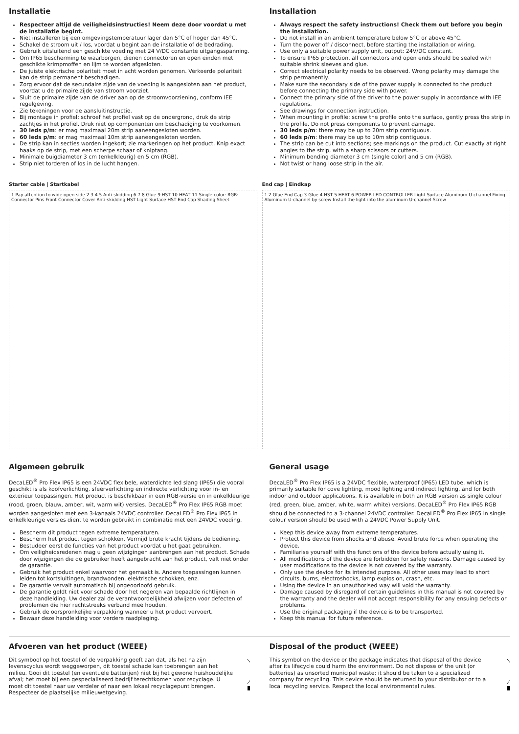Installatie
Respecteer altijd de veiligheidsinstructies! Neem deze door voordat u met de installatie begint.
Niet installeren bij een omgevingstemperatuur lager dan 5°C of hoger dan 45°C.
Schakel de stroom uit / los, voordat u begint aan de installatie of de bedrading.
Gebruik uitsluitend een geschikte voeding met 24 V/DC constante uitgangsspanning.
Om IP65 bescherming te waarborgen, dienen connectoren en open einden met geschikte krimpmoffen en lijm te worden afgesloten.
De juiste elektrische polariteit moet in acht worden genomen. Verkeerde polariteit kan de strip permanent beschadigen.
Zorg ervoor dat de secundaire zijde van de voeding is aangesloten aan het product, voordat u de primaire zijde van stroom voorziet.
Sluit de primaire zijde van de driver aan op de stroomvoorziening, conform IEE regelgeving.
Zie tekeningen voor de aansluitinstructie.
Bij montage in profiel: schroef het profiel vast op de ondergrond, druk de strip zachtjes in het profiel. Druk niet op componenten om beschadiging te voorkomen.
30 leds p/m: er mag maximaal 20m strip aaneengesloten worden.
60 leds p/m: er mag maximaal 10m strip aaneengesloten worden.
De strip kan in secties worden ingekort; zie markeringen op het product. Knip exact haaks op de strip, met een scherpe schaar of kniptang.
Minimale buigdiameter 3 cm (enkelkleurig) en 5 cm (RGB).
Strip niet torderen of los in de lucht hangen.
Installation
Always respect the safety instructions! Check them out before you begin the installation.
Do not install in an ambient temperature below 5°C or above 45°C.
Turn the power off / disconnect, before starting the installation or wiring.
Use only a suitable power supply unit, output: 24V/DC constant.
To ensure IP65 protection, all connectors and open ends should be sealed with suitable shrink sleeves and glue.
Correct electrical polarity needs to be observed. Wrong polarity may damage the strip permanently.
Make sure the secondary side of the power supply is connected to the product before connecting the primary side with power.
Connect the primary side of the driver to the power supply in accordance with IEE regulations.
See drawings for connection instruction.
When mounting in profile: screw the profile onto the surface, gently press the strip in the profile. Do not press components to prevent damage.
30 leds p/m: there may be up to 20m strip contiguous.
60 leds p/m: there may be up to 10m strip contiguous.
The strip can be cut into sections; see markings on the product. Cut exactly at right angles to the strip, with a sharp scissors or cutters.
Minimum bending diameter 3 cm (single color) and 5 cm (RGB).
Not twist or hang loose strip in the air.
Starter cable | Startkabel
1 Pay attention to wide open side 2 3 4 5 Anti-skidding 6 7 8 Glue 9 HST 10 HEAT 11 Single color: RGB: Connector Pins Front Connector Cover Anti-skidding HST Light Surface HST End Cap Shading Sheet
End cap | Eindkap
1 2 Glue End Cap 3 Glue 4 HST 5 HEAT 6 POWER LED CONTROLLER Light Surface Aluminum U-channel Fixing Aluminum U-channel by screw Install the light into the aluminum U-channel Screw
Algemeen gebruik
DecaLED<sup>®</sup> Pro Flex IP65 is een 24VDC flexibele, waterdichte led slang (IP65) die vooral geschikt is als koofverlichting, sfeerverlichting en indirecte verlichting voor in- en exterieur toepassingen. Het product is beschikbaar in een RGB-versie en in enkelkleurige (rood, groen, blauw, amber, wit, warm wit) versies. DecaLED<sup>®</sup> Pro Flex IP65 RGB moet worden aangesloten met een 3-kanaals 24VDC controller. DecaLED<sup>®</sup> Pro Flex IP65 in enkelkleurige versies dient te worden gebruikt in combinatie met een 24VDC voeding.
Bescherm dit product tegen extreme temperaturen.
Bescherm het product tegen schokken. Vermijd brute kracht tijdens de bediening.
Bestudeer eerst de functies van het product voordat u het gaat gebruiken.
Om veiligheidsredenen mag u geen wijzigingen aanbrengen aan het product. Schade door wijzigingen die de gebruiker heeft aangebracht aan het product, valt niet onder de garantie.
Gebruik het product enkel waarvoor het gemaakt is. Andere toepassingen kunnen leiden tot kortsluitingen, brandwonden, elektrische schokken, enz.
De garantie vervalt automatisch bij ongeoorloofd gebruik.
De garantie geldt niet voor schade door het negeren van bepaalde richtlijnen in deze handleiding. Uw dealer zal de verantwoordelijkheid afwijzen voor defecten of problemen die hier rechtstreeks verband mee houden.
Gebruik de oorspronkelijke verpakking wanneer u het product vervoert.
Bewaar deze handleiding voor verdere raadpleging.
General usage
DecaLED<sup>®</sup> Pro Flex IP65 is a 24VDC flexible, waterproof (IP65) LED tube, which is primarily suitable for cove lighting, mood lighting and indirect lighting, and for both indoor and outdoor applications. It is available in both an RGB version as single colour (red, green, blue, amber, white, warm white) versions. DecaLED<sup>®</sup> Pro Flex IP65 RGB should be connected to a 3-channel 24VDC controller. DecaLED<sup>®</sup> Pro Flex IP65 in single colour version should be used with a 24VDC Power Supply Unit.
Keep this device away from extreme temperatures.
Protect this device from shocks and abuse. Avoid brute force when operating the device.
Familiarise yourself with the functions of the device before actually using it.
All modifications of the device are forbidden for safety reasons. Damage caused by user modifications to the device is not covered by the warranty.
Only use the device for its intended purpose. All other uses may lead to short circuits, burns, electroshocks, lamp explosion, crash, etc.
Using the device in an unauthorised way will void the warranty.
Damage caused by disregard of certain guidelines in this manual is not covered by the warranty and the dealer will not accept responsibility for any ensuing defects or problems.
Use the original packaging if the device is to be transported.
Keep this manual for future reference.
Afvoeren van het product (WEEE)
Dit symbool op het toestel of de verpakking geeft aan dat, als het na zijn levenscyclus wordt weggeworpen, dit toestel schade kan toebrengen aan het milieu. Gooi dit toestel (en eventuele batterijen) niet bij het gewone huishoudelijke afval; het moet bij een gespecialiseerd bedrijf terechtkomen voor recyclage. U moet dit toestel naar uw verdeler of naar een lokaal recyclagepunt brengen. Respecteer de plaatselijke milieuwetgeving.
Disposal of the product (WEEE)
This symbol on the device or the package indicates that disposal of the device after its lifecycle could harm the environment. Do not dispose of the unit (or batteries) as unsorted municipal waste; it should be taken to a specialized company for recycling. This device should be returned to your distributor or to a local recycling service. Respect the local environmental rules.